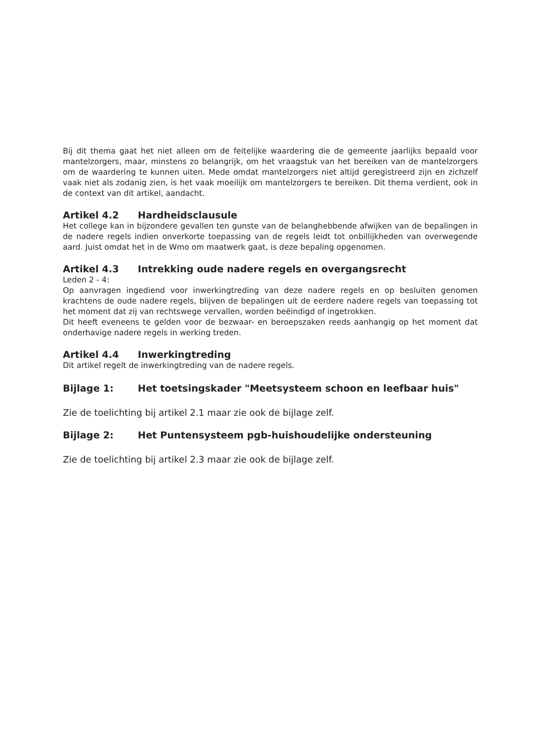Bij dit thema gaat het niet alleen om de feitelijke waardering die de gemeente jaarlijks bepaald voor mantelzorgers, maar, minstens zo belangrijk, om het vraagstuk van het bereiken van de mantelzorgers om de waardering te kunnen uiten. Mede omdat mantelzorgers niet altijd geregistreerd zijn en zichzelf vaak niet als zodanig zien, is het vaak moeilijk om mantelzorgers te bereiken. Dit thema verdient, ook in de context van dit artikel, aandacht.
Artikel 4.2 Hardheidsclausule
Het college kan in bijzondere gevallen ten gunste van de belanghebbende afwijken van de bepalingen in de nadere regels indien onverkorte toepassing van de regels leidt tot onbillijkheden van overwegende aard. Juist omdat het in de Wmo om maatwerk gaat, is deze bepaling opgenomen.
Artikel 4.3 Intrekking oude nadere regels en overgangsrecht
Leden 2 - 4:
Op aanvragen ingediend voor inwerkingtreding van deze nadere regels en op besluiten genomen krachtens de oude nadere regels, blijven de bepalingen uit de eerdere nadere regels van toepassing tot het moment dat zij van rechtswege vervallen, worden beëindigd of ingetrokken.
Dit heeft eveneens te gelden voor de bezwaar- en beroepszaken reeds aanhangig op het moment dat onderhavige nadere regels in werking treden.
Artikel 4.4 Inwerkingtreding
Dit artikel regelt de inwerkingtreding van de nadere regels.
Bijlage 1: Het toetsingskader "Meetsysteem schoon en leefbaar huis"
Zie de toelichting bij artikel 2.1 maar zie ook de bijlage zelf.
Bijlage 2: Het Puntensysteem pgb-huishoudelijke ondersteuning
Zie de toelichting bij artikel 2.3 maar zie ook de bijlage zelf.